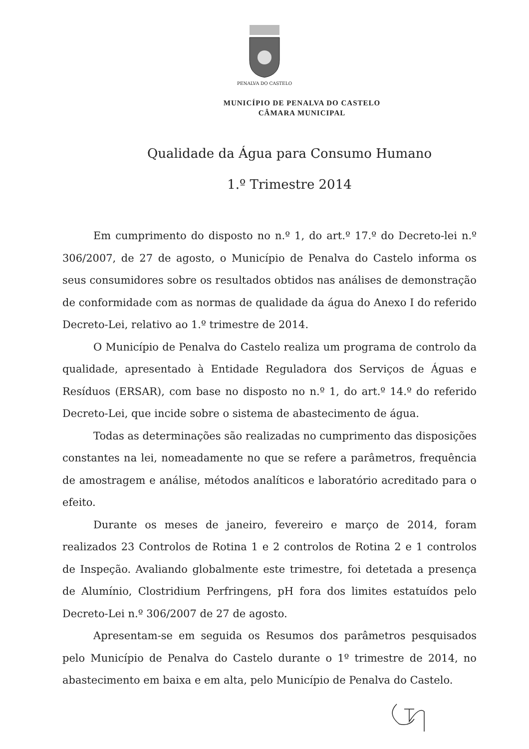PENALVA DO CASTELO
MUNICÍPIO DE PENALVA DO CASTELO
CÂMARA MUNICIPAL
Qualidade da Água para Consumo Humano
1.º Trimestre 2014
Em cumprimento do disposto no n.º 1, do art.º 17.º do Decreto-lei n.º 306/2007, de 27 de agosto, o Município de Penalva do Castelo informa os seus consumidores sobre os resultados obtidos nas análises de demonstração de conformidade com as normas de qualidade da água do Anexo I do referido Decreto-Lei, relativo ao 1.º trimestre de 2014.
O Município de Penalva do Castelo realiza um programa de controlo da qualidade, apresentado à Entidade Reguladora dos Serviços de Águas e Resíduos (ERSAR), com base no disposto no n.º 1, do art.º 14.º do referido Decreto-Lei, que incide sobre o sistema de abastecimento de água.
Todas as determinações são realizadas no cumprimento das disposições constantes na lei, nomeadamente no que se refere a parâmetros, frequência de amostragem e análise, métodos analíticos e laboratório acreditado para o efeito.
Durante os meses de janeiro, fevereiro e março de 2014, foram realizados 23 Controlos de Rotina 1 e 2 controlos de Rotina 2 e 1 controlos de Inspeção. Avaliando globalmente este trimestre, foi detetada a presença de Alumínio, Clostridium Perfringens, pH fora dos limites estatuídos pelo Decreto-Lei n.º 306/2007 de 27 de agosto.
Apresentam-se em seguida os Resumos dos parâmetros pesquisados pelo Município de Penalva do Castelo durante o 1º trimestre de 2014, no abastecimento em baixa e em alta, pelo Município de Penalva do Castelo.